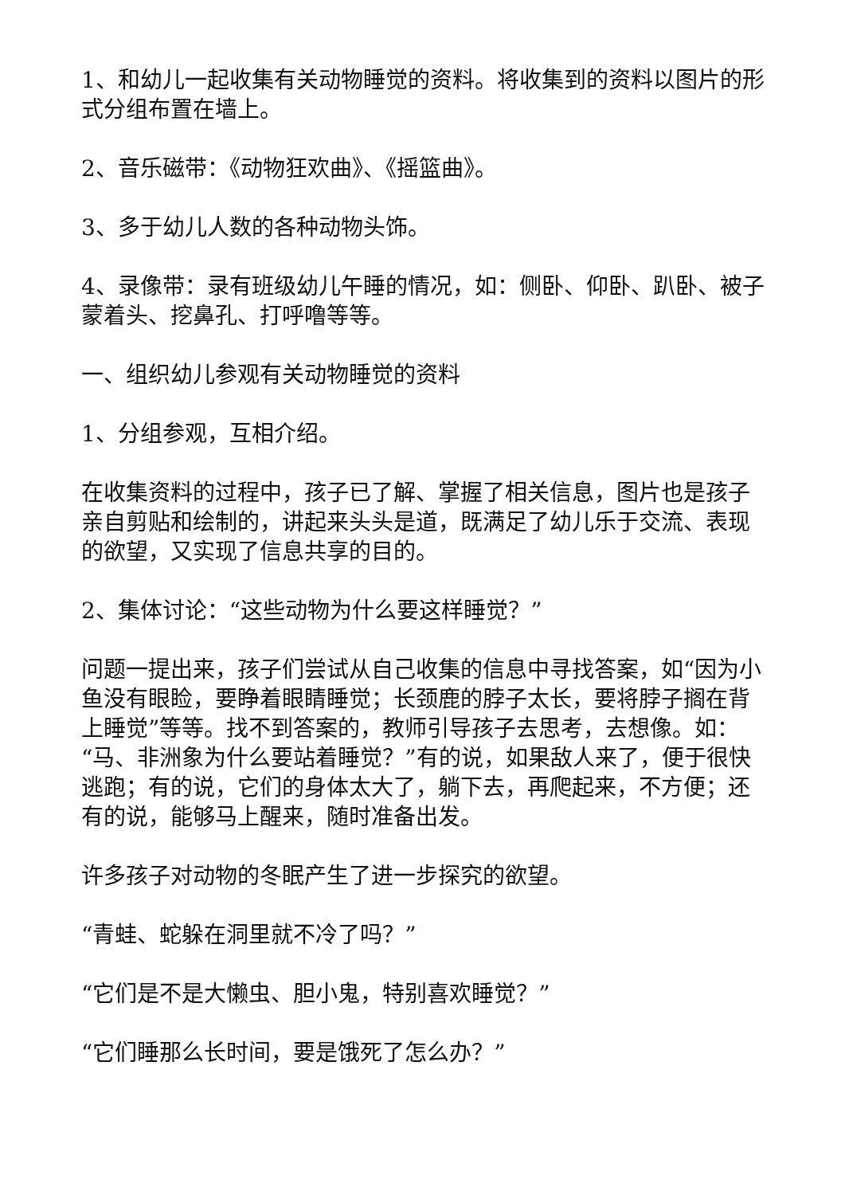1、和幼儿一起收集有关动物睡觉的资料。将收集到的资料以图片的形式分组布置在墙上。
2、音乐磁带：《动物狂欢曲》、《摇篮曲》。
3、多于幼儿人数的各种动物头饰。
4、录像带：录有班级幼儿午睡的情况，如：侧卧、仰卧、趴卧、被子蒙着头、挖鼻孔、打呼噜等等。
一、组织幼儿参观有关动物睡觉的资料
1、分组参观，互相介绍。
在收集资料的过程中，孩子已了解、掌握了相关信息，图片也是孩子亲自剪贴和绘制的，讲起来头头是道，既满足了幼儿乐于交流、表现的欲望，又实现了信息共享的目的。
2、集体讨论：“这些动物为什么要这样睡觉？”
问题一提出来，孩子们尝试从自己收集的信息中寻找答案，如“因为小鱼没有眼睑，要睁着眼睛睡觉；长颈鹿的脖子太长，要将脖子搁在背上睡觉”等等。找不到答案的，教师引导孩子去思考，去想像。如：“马、非洲象为什么要站着睡觉？”有的说，如果敌人来了，便于很快逃跑；有的说，它们的身体太大了，躺下去，再爬起来，不方便；还有的说，能够马上醒来，随时准备出发。
许多孩子对动物的冬眠产生了进一步探究的欲望。
“青蛙、蛇躲在洞里就不冷了吗？”
“它们是不是大懒虫、胆小鬼，特别喜欢睡觉？”
“它们睡那么长时间，要是饿死了怎么办？”